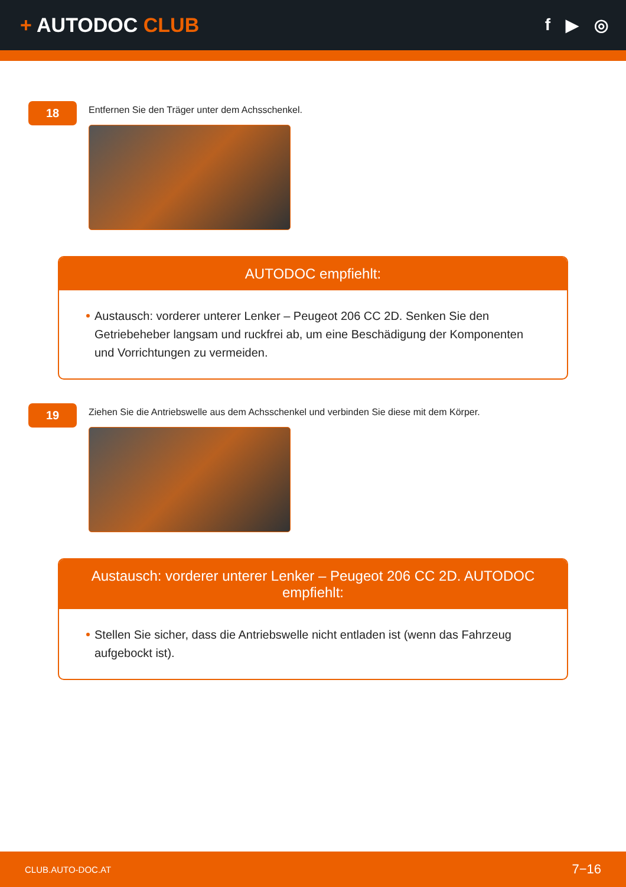+ AUTODOC CLUB
f ▶ ◎
18
Entfernen Sie den Träger unter dem Achsschenkel.
AUTODOC empfiehlt:
Austausch: vorderer unterer Lenker – Peugeot 206 CC 2D. Senken Sie den Getriebeheber langsam und ruckfrei ab, um eine Beschädigung der Komponenten und Vorrichtungen zu vermeiden.
19
Ziehen Sie die Antriebswelle aus dem Achsschenkel und verbinden Sie diese mit dem Körper.
Austausch: vorderer unterer Lenker – Peugeot 206 CC 2D. AUTODOC empfiehlt:
Stellen Sie sicher, dass die Antriebswelle nicht entladen ist (wenn das Fahrzeug aufgebockt ist).
CLUB.AUTO-DOC.AT 7−16